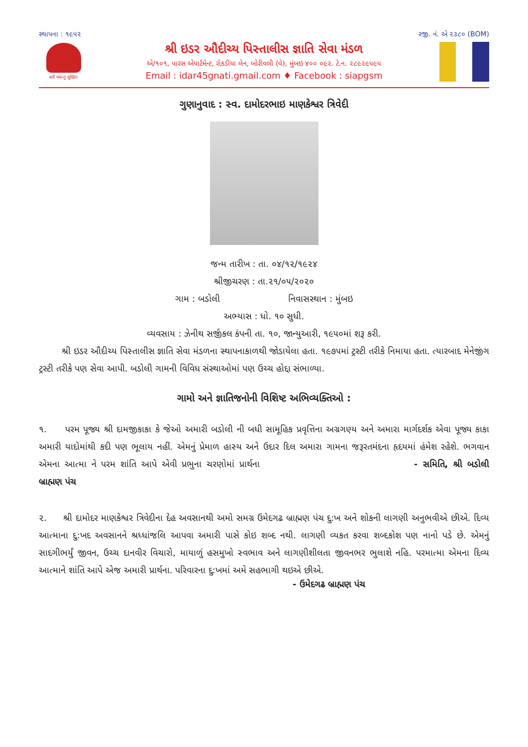સ્થાપના : ૧૯૫૨ રજી. નં. એ ૨૩૮૦ (BOM)
सर्वे भवन्तु सुखिनः
શ્રી ઇડર ઔદીચ્ય પિસ્તાલીસ જ્ઞાતિ સેવા મંડળ
એ/૧૦૧, પારસ એપાર્ટમેન્ટ, રોકડીયા લેન, બોરીવલી (વે), મુંબઇ ૪૦૦ ૦૯૨. ટે.ન. ૨૮૯૨૯૫૯૫
Email : idar45gnati.gmail.com ♦ Facebook : siapgsm
ગુણાનુવાદ : સ્વ. દામોદરભાઇ માણકેશ્વર ત્રિવેદી
જન્મ તારીખ : તા. ૦૪/૧૨/૧૯૨૪
શ્રીજીચરણ : તા.૨૧/૦૫/૨૦૨૦
ગામ : બડોલી નિવાસસ્થાન : મુંબઇ
અભ્યાસ : ધો. ૧૦ સુધી.
વ્યવસાય : ઝેનીથ સર્જીકલ કંપની તા. ૧૦, જાન્યુઆરી, ૧૯૫૦માં શરૂ કરી.
શ્રી ઇડર ઔદીચ્ય પિસ્તાલીસ જ્ઞાતિ સેવા મંડળના સ્થાપનાકાળથી જોડાયેલા હતા. ૧૯૭૫માં ટ્રસ્ટી તરીકે નિમાયા હતા. ત્યારબાદ મેનેજીંગ ટ્રસ્ટી તરીકે પણ સેવા આપી. બડોલી ગામની વિવિધ સંસ્થાઓમાં પણ ઉચ્ચ હોદ્દા સંભાળ્યા.
ગામો અને જ્ઞાતિજનોની વિશિષ્ટ અભિવ્યક્તિઓ :
૧. પરમ પૂજ્ય શ્રી દામજીકાકા કે જેઓ અમારી બડોલી ની બધી સામૂહિક પ્રવૃત્તિના અગ્રગણ્ય અને અમારા માર્ગદર્શક એવા પૂજ્ય કાકા અમારી યાદોમાંથી કદી પણ ભૂલાય નહીં. એમનું પ્રેમાળ હાસ્ય અને ઉદાર દિલ અમારા ગામના જરૂરતમંદના હૃદયમાં હંમેશ રહેશે. ભગવાન એમના આત્મા ને પરમ શાંતિ આપે એવી પ્રભુના ચરણોમાં પ્રાર્થના - સમિતિ, શ્રી બડોલી બ્રાહ્મણ પંચ
૨. શ્રી દામોદર માણકેશ્વર ત્રિવેદીના દેહ અવસાનથી અમો સમગ્ર ઉમેદગઢ બ્રાહ્મણ પંચ દુ:ખ અને શોકની લાગણી અનુભવીએ છીએ. દિવ્ય આત્માના દુ:ખદ અવસાનને શ્રધ્ધાંજલિ આપવા અમારી પાસે કોઇ શબ્દ નથી. લાગણી વ્યકત કરવા શબ્દકોશ પણ નાનો પડે છે. એમનું સાદગીભર્યું જીવન, ઉચ્ચ દાનવીર વિચારો, માયાળું હસમુખો સ્વભાવ અને લાગણીશીલતા જીવનભર ભુલાશે નહિ. પરમાત્મા એમના દિવ્ય આત્માને શાંતિ આપે એજ અમારી પ્રાર્થના. પરિવારના દુ:ખમાં અમે સહભાગી થઇએ છીએ.
- ઉમેદગઢ બ્રાહ્મણ પંચ